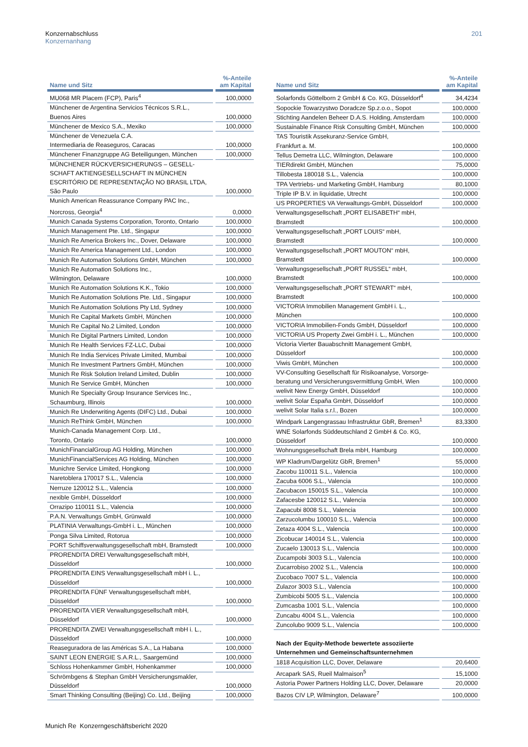Konzernabschluss
Konzernanhang
201
| Name und Sitz | %-Anteile am Kapital |
| --- | --- |
| MU068 MR Placem (FCP), Paris<sup>4</sup> | 100,0000 |
| Münchener de Argentina Servicios Técnicos S.R.L., Buenos Aires | 100,0000 |
| Münchener de Mexico S.A., Mexiko | 100,0000 |
| Münchener de Venezuela C.A. Intermediaria de Reaseguros, Caracas | 100,0000 |
| Münchener Finanzgruppe AG Beteiligungen, München | 100,0000 |
| MÜNCHENER RÜCKVERSICHERUNGS – GESELL- SCHAFT AKTIENGESELLSCHAFT IN MÜNCHEN ESCRITÓRIO DE REPRESENTAÇÃO NO BRASIL LTDA, São Paulo | 100,0000 |
| Munich American Reassurance Company PAC Inc., Norcross, Georgia<sup>4</sup> | 0,0000 |
| Munich Canada Systems Corporation, Toronto, Ontario | 100,0000 |
| Munich Management Pte. Ltd., Singapur | 100,0000 |
| Munich Re America Brokers Inc., Dover, Delaware | 100,0000 |
| Munich Re America Management Ltd., London | 100,0000 |
| Munich Re Automation Solutions GmbH, München | 100,0000 |
| Munich Re Automation Solutions Inc., Wilmington, Delaware | 100,0000 |
| Munich Re Automation Solutions K.K., Tokio | 100,0000 |
| Munich Re Automation Solutions Pte. Ltd., Singapur | 100,0000 |
| Munich Re Automation Solutions Pty Ltd, Sydney | 100,0000 |
| Munich Re Capital Markets GmbH, München | 100,0000 |
| Munich Re Capital No.2 Limited, London | 100,0000 |
| Munich Re Digital Partners Limited, London | 100,0000 |
| Munich Re Health Services FZ-LLC, Dubai | 100,0000 |
| Munich Re India Services Private Limited, Mumbai | 100,0000 |
| Munich Re Investment Partners GmbH, München | 100,0000 |
| Munich Re Risk Solution Ireland Limited, Dublin | 100,0000 |
| Munich Re Service GmbH, München | 100,0000 |
| Munich Re Specialty Group Insurance Services Inc., Schaumburg, Illinois | 100,0000 |
| Munich Re Underwriting Agents (DIFC) Ltd., Dubai | 100,0000 |
| Munich ReThink GmbH, München | 100,0000 |
| Munich-Canada Management Corp. Ltd., Toronto, Ontario | 100,0000 |
| MunichFinancialGroup AG Holding, München | 100,0000 |
| MunichFinancialServices AG Holding, München | 100,0000 |
| Munichre Service Limited, Hongkong | 100,0000 |
| Naretoblera 170017 S.L., Valencia | 100,0000 |
| Nerruze 120012 S.L., Valencia | 100,0000 |
| nexible GmbH, Düsseldorf | 100,0000 |
| Orrazipo 110011 S.L., Valencia | 100,0000 |
| P.A.N. Verwaltungs GmbH, Grünwald | 100,0000 |
| PLATINIA Verwaltungs-GmbH i. L., München | 100,0000 |
| Ponga Silva Limited, Rotorua | 100,0000 |
| PORT Schiffsverwaltungsgesellschaft mbH, Bramstedt | 100,0000 |
| PRORENDITA DREI Verwaltungsgesellschaft mbH, Düsseldorf | 100,0000 |
| PRORENDITA EINS Verwaltungsgesellschaft mbH i. L., Düsseldorf | 100,0000 |
| PRORENDITA FÜNF Verwaltungsgesellschaft mbH, Düsseldorf | 100,0000 |
| PRORENDITA VIER Verwaltungsgesellschaft mbH, Düsseldorf | 100,0000 |
| PRORENDITA ZWEI Verwaltungsgesellschaft mbH i. L., Düsseldorf | 100,0000 |
| Reaseguradora de las Américas S.A., La Habana | 100,0000 |
| SAINT LEON ENERGIE S.A.R.L., Saargemünd | 100,0000 |
| Schloss Hohenkammer GmbH, Hohenkammer | 100,0000 |
| Schrömbgens & Stephan GmbH Versicherungsmakler, Düsseldorf | 100,0000 |
| Smart Thinking Consulting (Beijing) Co. Ltd., Beijing | 100,0000 |
| Name und Sitz | %-Anteile am Kapital |
| --- | --- |
| Solarfonds Göttelborn 2 GmbH & Co. KG, Düsseldorf<sup>4</sup> | 34,4234 |
| Sopockie Towarzystwo Doradcze Sp.z.o.o., Sopot | 100,0000 |
| Stichting Aandelen Beheer D.A.S. Holding, Amsterdam | 100,0000 |
| Sustainable Finance Risk Consulting GmbH, München | 100,0000 |
| TAS Touristik Assekuranz-Service GmbH, Frankfurt a. M. | 100,0000 |
| Tellus Demetra LLC, Wilmington, Delaware | 100,0000 |
| TIERdirekt GmbH, München | 75,0000 |
| Tillobesta 180018 S.L., Valencia | 100,0000 |
| TPA Vertriebs- und Marketing GmbH, Hamburg | 80,1000 |
| Triple IP B.V. in liquidatie, Utrecht | 100,0000 |
| US PROPERTIES VA Verwaltungs-GmbH, Düsseldorf | 100,0000 |
| Verwaltungsgesellschaft „PORT ELISABETH“ mbH, Bramstedt | 100,0000 |
| Verwaltungsgesellschaft „PORT LOUIS“ mbH, Bramstedt | 100,0000 |
| Verwaltungsgesellschaft „PORT MOUTON“ mbH, Bramstedt | 100,0000 |
| Verwaltungsgesellschaft „PORT RUSSEL“ mbH, Bramstedt | 100,0000 |
| Verwaltungsgesellschaft „PORT STEWART“ mbH, Bramstedt | 100,0000 |
| VICTORIA Immobilien Management GmbH i. L., München | 100,0000 |
| VICTORIA Immobilien-Fonds GmbH, Düsseldorf | 100,0000 |
| VICTORIA US Property Zwei GmbH i. L., München | 100,0000 |
| Victoria Vierter Bauabschnitt Management GmbH, Düsseldorf | 100,0000 |
| Viwis GmbH, München | 100,0000 |
| VV-Consulting Gesellschaft für Risikoanalyse, Vorsorge- beratung und Versicherungsvermittlung GmbH, Wien | 100,0000 |
| welivit New Energy GmbH, Düsseldorf | 100,0000 |
| welivit Solar España GmbH, Düsseldorf | 100,0000 |
| welivit Solar Italia s.r.l., Bozen | 100,0000 |
| Windpark Langengrassau Infrastruktur GbR, Bremen<sup>1</sup> | 83,3300 |
| WNE Solarfonds Süddeutschland 2 GmbH & Co. KG, Düsseldorf | 100,0000 |
| Wohnungsgesellschaft Brela mbH, Hamburg | 100,0000 |
| WP Kladrum/Dargelütz GbR, Bremen<sup>1</sup> | 55,0000 |
| Zacobu 110011 S.L., Valencia | 100,0000 |
| Zacuba 6006 S.L., Valencia | 100,0000 |
| Zacubacon 150015 S.L., Valencia | 100,0000 |
| Zafacesbe 120012 S.L., Valencia | 100,0000 |
| Zapacubi 8008 S.L., Valencia | 100,0000 |
| Zarzucolumbu 100010 S.L., Valencia | 100,0000 |
| Zetaza 4004 S.L., Valencia | 100,0000 |
| Zicobucar 140014 S.L., Valencia | 100,0000 |
| Zucaelo 130013 S.L., Valencia | 100,0000 |
| Zucampobi 3003 S.L., Valencia | 100,0000 |
| Zucarrobiso 2002 S.L., Valencia | 100,0000 |
| Zucobaco 7007 S.L., Valencia | 100,0000 |
| Zulazor 3003 S.L., Valencia | 100,0000 |
| Zumbicobi 5005 S.L., Valencia | 100,0000 |
| Zumcasba 1001 S.L., Valencia | 100,0000 |
| Zuncabu 4004 S.L., Valencia | 100,0000 |
| Zuncolubo 9009 S.L., Valencia | 100,0000 |
| Nach der Equity-Methode bewertete assoziierte Unternehmen und Gemeinschaftsunternehmen | |
| 1818 Acquisition LLC, Dover, Delaware | 20,6400 |
| Arcapark SAS, Rueil Malmaison<sup>5</sup> | 15,1000 |
| Astoria Power Partners Holding LLC, Dover, Delaware | 20,0000 |
| Bazos CIV LP, Wilmington, Delaware<sup>7</sup> | 100,0000 |
Munich Re Konzerngeschäftsbericht 2020